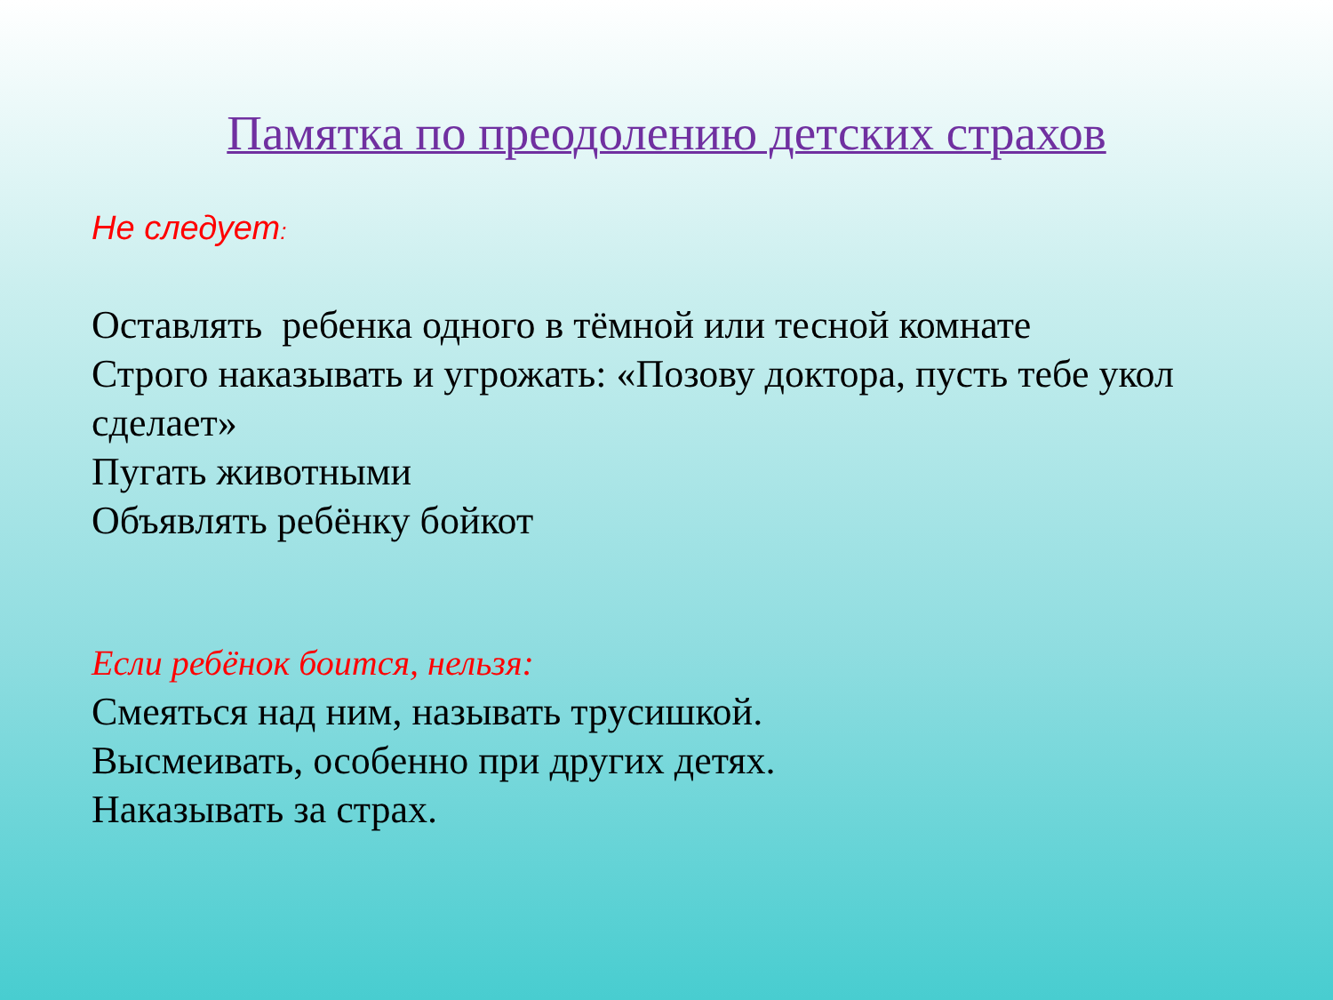Памятка по преодолению детских страхов
Не следует:
Оставлять ребенка одного в тёмной или тесной комнате
Строго наказывать и угрожать: «Позову доктора, пусть тебе укол сделает»
Пугать животными
Объявлять ребёнку бойкот
Если ребёнок боится, нельзя:
Смеяться над ним, называть трусишкой.
Высмеивать, особенно при других детях.
Наказывать за страх.